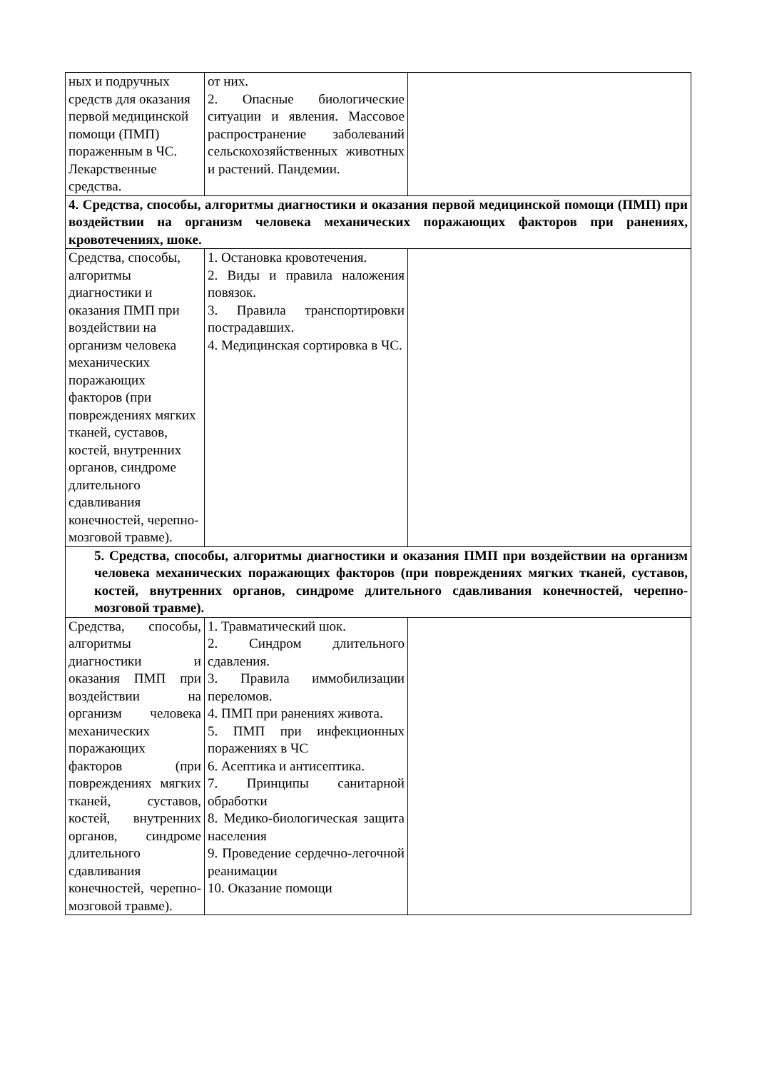| ных и подручных средств для оказания первой медицинской помощи (ПМП) пораженным в ЧС. Лекарственные средства. | от них. 2. Опасные биологические ситуации и явления. Массовое распространение заболеваний сельскохозяйственных животных и растений. Пандемии. | |
| 4. Средства, способы, алгоритмы диагностики и оказания первой медицинской помощи (ПМП) при воздействии на организм человека механических поражающих факторов при ранениях, кровотечениях, шоке. | | |
| Средства, способы, алгоритмы диагностики и оказания ПМП при воздействии на организм человека механических поражающих факторов (при повреждениях мягких тканей, суставов, костей, внутренних органов, синдроме длительного сдавливания конечностей, черепно-мозговой травме). | 1. Остановка кровотечения. 2. Виды и правила наложения повязок. 3. Правила транспортировки пострадавших. 4. Медицинская сортировка в ЧС. | |
| 5. Средства, способы, алгоритмы диагностики и оказания ПМП при воздействии на организм человека механических поражающих факторов (при повреждениях мягких тканей, суставов, костей, внутренних органов, синдроме длительного сдавливания конечностей, черепно-мозговой травме). | | |
| Средства, способы, алгоритмы диагностики и оказания ПМП при воздействии на организм человека механических поражающих факторов (при повреждениях мягких тканей, суставов, костей, внутренних органов, синдроме длительного сдавливания конечностей, черепно-мозговой травме). | 1. Травматический шок. 2. Синдром длительного сдавления. 3. Правила иммобилизации переломов. 4. ПМП при ранениях живота. 5. ПМП при инфекционных поражениях в ЧС 6. Асептика и антисептика. 7. Принципы санитарной обработки 8. Медико-биологическая защита населения 9. Проведение сердечно-легочной реанимации 10. Оказание помощи | |